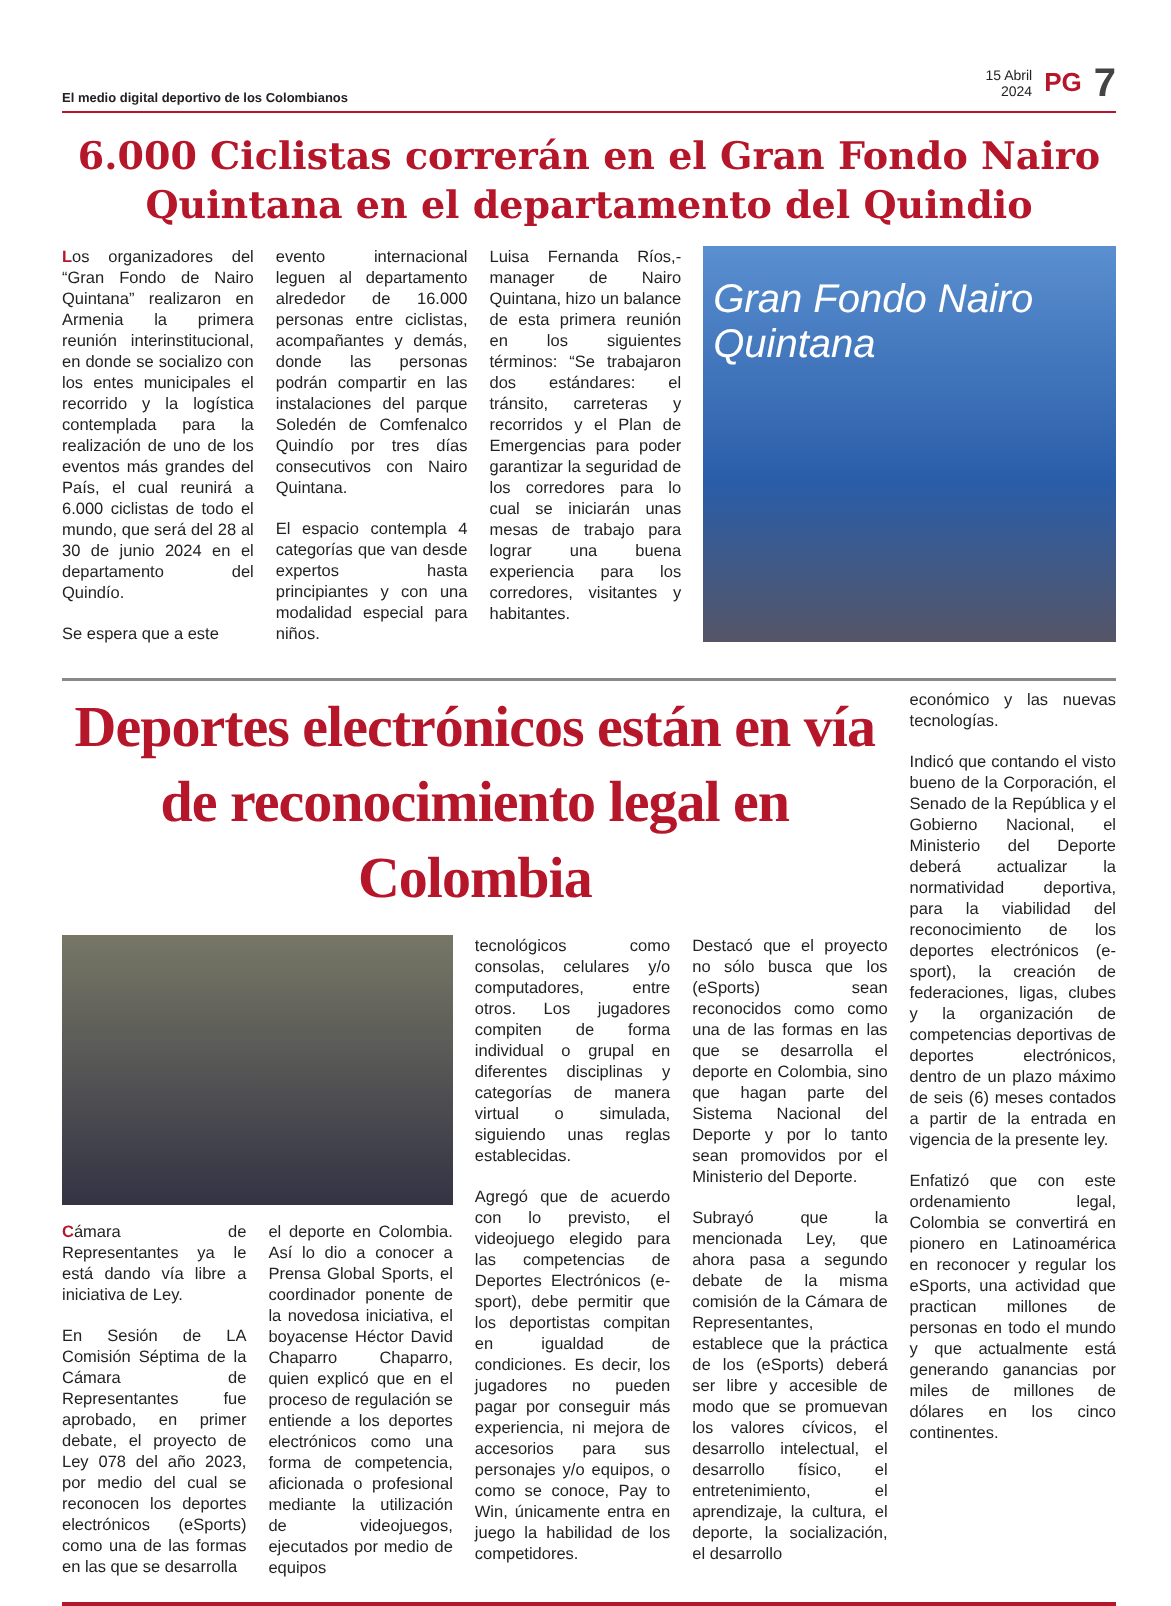El medio digital deportivo de los Colombianos
15 Abril
2024
PG
7
6.000 Ciclistas correrán en el Gran Fondo Nairo Quintana en el departamento del Quindio
Los organizadores del “Gran Fondo de Nairo Quintana” realizaron en Armenia la primera reunión interinstitucional, en donde se socializo con los entes municipales el recorrido y la logística contemplada para la realización de uno de los eventos más grandes del País, el cual reunirá a 6.000 ciclistas de todo el mundo, que será del 28 al 30 de junio 2024 en el departamento del Quindío.
Se espera que a este
evento internacional leguen al departamento alrededor de 16.000 personas entre ciclistas, acompañantes y demás, donde las personas podrán compartir en las instalaciones del parque Soledén de Comfenalco Quindío por tres días consecutivos con Nairo Quintana.
El espacio contempla 4 categorías que van desde expertos hasta principiantes y con una modalidad especial para niños.
Luisa Fernanda Ríos,- manager de Nairo Quintana, hizo un balance de esta primera reunión en los siguientes términos: “Se trabajaron dos estándares: el tránsito, carreteras y recorridos y el Plan de Emergencias para poder garantizar la seguridad de los corredores para lo cual se iniciarán unas mesas de trabajo para lograr una buena experiencia para los corredores, visitantes y habitantes.
Gran Fondo Nairo Quintana
Deportes electrónicos están en vía de reconocimiento legal en Colombia
Cámara de Representantes ya le está dando vía libre a iniciativa de Ley.
En Sesión de LA Comisión Séptima de la Cámara de Representantes fue aprobado, en primer debate, el proyecto de Ley 078 del año 2023, por medio del cual se reconocen los deportes electrónicos (eSports) como una de las formas en las que se desarrolla
el deporte en Colombia. Así lo dio a conocer a Prensa Global Sports, el coordinador ponente de la novedosa iniciativa, el boyacense Héctor David Chaparro Chaparro, quien explicó que en el proceso de regulación se entiende a los deportes electrónicos como una forma de competencia, aficionada o profesional mediante la utilización de videojuegos, ejecutados por medio de equipos
tecnológicos como consolas, celulares y/o computadores, entre otros. Los jugadores compiten de forma individual o grupal en diferentes disciplinas y categorías de manera virtual o simulada, siguiendo unas reglas establecidas.
Agregó que de acuerdo con lo previsto, el videojuego elegido para las competencias de Deportes Electrónicos (e-sport), debe permitir que los deportistas compitan en igualdad de condiciones. Es decir, los jugadores no pueden pagar por conseguir más experiencia, ni mejora de accesorios para sus personajes y/o equipos, o como se conoce, Pay to Win, únicamente entra en juego la habilidad de los competidores.
Destacó que el proyecto no sólo busca que los (eSports) sean reconocidos como como una de las formas en las que se desarrolla el deporte en Colombia, sino que hagan parte del Sistema Nacional del Deporte y por lo tanto sean promovidos por el Ministerio del Deporte.
Subrayó que la mencionada Ley, que ahora pasa a segundo debate de la misma comisión de la Cámara de Representantes, establece que la práctica de los (eSports) deberá ser libre y accesible de modo que se promuevan los valores cívicos, el desarrollo intelectual, el desarrollo físico, el entretenimiento, el aprendizaje, la cultura, el deporte, la socialización, el desarrollo
económico y las nuevas tecnologías.
Indicó que contando el visto bueno de la Corporación, el Senado de la República y el Gobierno Nacional, el Ministerio del Deporte deberá actualizar la normatividad deportiva, para la viabilidad del reconocimiento de los deportes electrónicos (e-sport), la creación de federaciones, ligas, clubes y la organización de competencias deportivas de deportes electrónicos, dentro de un plazo máximo de seis (6) meses contados a partir de la entrada en vigencia de la presente ley.
Enfatizó que con este ordenamiento legal, Colombia se convertirá en pionero en Latinoamérica en reconocer y regular los eSports, una actividad que practican millones de personas en todo el mundo y que actualmente está generando ganancias por miles de millones de dólares en los cinco continentes.